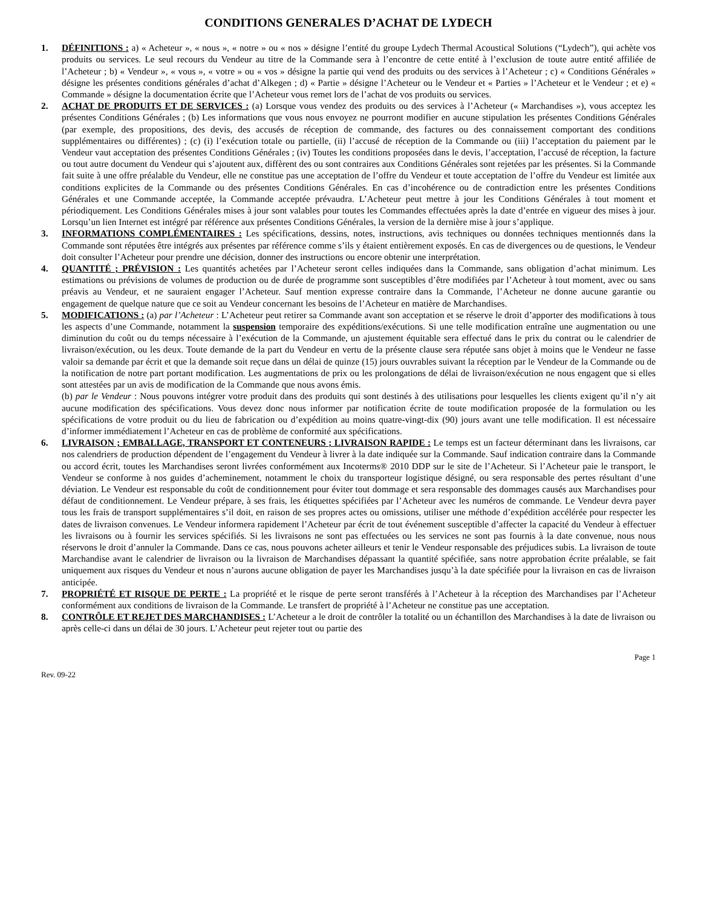CONDITIONS GENERALES D’ACHAT DE LYDECH
1. DÉFINITIONS : a) « Acheteur », « nous », « notre » ou « nos » désigne l’entité du groupe Lydech Thermal Acoustical Solutions (“Lydech”), qui achète vos produits ou services. Le seul recours du Vendeur au titre de la Commande sera à l’encontre de cette entité à l’exclusion de toute autre entité affiliée de l’Acheteur ; b) « Vendeur », « vous », « votre » ou « vos » désigne la partie qui vend des produits ou des services à l’Acheteur ; c) « Conditions Générales » désigne les présentes conditions générales d’achat d’Alkegen ; d) « Partie » désigne l’Acheteur ou le Vendeur et « Parties » l’Acheteur et le Vendeur ; et e) « Commande » désigne la documentation écrite que l’Acheteur vous remet lors de l’achat de vos produits ou services.
2. ACHAT DE PRODUITS ET DE SERVICES : (a) Lorsque vous vendez des produits ou des services à l’Acheteur (« Marchandises »), vous acceptez les présentes Conditions Générales ; (b) Les informations que vous nous envoyez ne pourront modifier en aucune stipulation les présentes Conditions Générales (par exemple, des propositions, des devis, des accusés de réception de commande, des factures ou des connaissement comportant des conditions supplémentaires ou différentes) ; (c) (i) l’exécution totale ou partielle, (ii) l’accusé de réception de la Commande ou (iii) l’acceptation du paiement par le Vendeur vaut acceptation des présentes Conditions Générales ; (iv) Toutes les conditions proposées dans le devis, l’acceptation, l’accusé de réception, la facture ou tout autre document du Vendeur qui s’ajoutent aux, diffèrent des ou sont contraires aux Conditions Générales sont rejetées par les présentes. Si la Commande fait suite à une offre préalable du Vendeur, elle ne constitue pas une acceptation de l’offre du Vendeur et toute acceptation de l’offre du Vendeur est limitée aux conditions explicites de la Commande ou des présentes Conditions Générales. En cas d’incohérence ou de contradiction entre les présentes Conditions Générales et une Commande acceptée, la Commande acceptée prévaudra. L’Acheteur peut mettre à jour les Conditions Générales à tout moment et périodiquement. Les Conditions Générales mises à jour sont valables pour toutes les Commandes effectuées après la date d’entrée en vigueur des mises à jour. Lorsqu’un lien Internet est intégré par référence aux présentes Conditions Générales, la version de la dernière mise à jour s’applique.
3. INFORMATIONS COMPLÉMENTAIRES : Les spécifications, dessins, notes, instructions, avis techniques ou données techniques mentionnés dans la Commande sont réputées être intégrés aux présentes par référence comme s’ils y étaient entièrement exposés. En cas de divergences ou de questions, le Vendeur doit consulter l’Acheteur pour prendre une décision, donner des instructions ou encore obtenir une interprétation.
4. QUANTITÉ ; PRÉVISION : Les quantités achetées par l’Acheteur seront celles indiquées dans la Commande, sans obligation d’achat minimum. Les estimations ou prévisions de volumes de production ou de durée de programme sont susceptibles d’être modifiées par l’Acheteur à tout moment, avec ou sans préavis au Vendeur, et ne sauraient engager l’Acheteur. Sauf mention expresse contraire dans la Commande, l’Acheteur ne donne aucune garantie ou engagement de quelque nature que ce soit au Vendeur concernant les besoins de l’Acheteur en matière de Marchandises.
5. MODIFICATIONS : (a) par l’Acheteur : L’Acheteur peut retirer sa Commande avant son acceptation et se réserve le droit d’apporter des modifications à tous les aspects d’une Commande, notamment la suspension temporaire des expéditions/exécutions. Si une telle modification entraîne une augmentation ou une diminution du coût ou du temps nécessaire à l’exécution de la Commande, un ajustement équitable sera effectué dans le prix du contrat ou le calendrier de livraison/exécution, ou les deux. Toute demande de la part du Vendeur en vertu de la présente clause sera réputée sans objet à moins que le Vendeur ne fasse valoir sa demande par écrit et que la demande soit reçue dans un délai de quinze (15) jours ouvrables suivant la réception par le Vendeur de la Commande ou de la notification de notre part portant modification. Les augmentations de prix ou les prolongations de délai de livraison/exécution ne nous engagent que si elles sont attestées par un avis de modification de la Commande que nous avons émis.
(b) par le Vendeur : Nous pouvons intégrer votre produit dans des produits qui sont destinés à des utilisations pour lesquelles les clients exigent qu’il n’y ait aucune modification des spécifications. Vous devez donc nous informer par notification écrite de toute modification proposée de la formulation ou les spécifications de votre produit ou du lieu de fabrication ou d’expédition au moins quatre-vingt-dix (90) jours avant une telle modification. Il est nécessaire d’informer immédiatement l’Acheteur en cas de problème de conformité aux spécifications.
6. LIVRAISON ; EMBALLAGE, TRANSPORT ET CONTENEURS ; LIVRAISON RAPIDE : Le temps est un facteur déterminant dans les livraisons, car nos calendriers de production dépendent de l’engagement du Vendeur à livrer à la date indiquée sur la Commande. Sauf indication contraire dans la Commande ou accord écrit, toutes les Marchandises seront livrées conformément aux Incoterms® 2010 DDP sur le site de l’Acheteur. Si l’Acheteur paie le transport, le Vendeur se conforme à nos guides d’acheminement, notamment le choix du transporteur logistique désigné, ou sera responsable des pertes résultant d’une déviation. Le Vendeur est responsable du coût de conditionnement pour éviter tout dommage et sera responsable des dommages causés aux Marchandises pour défaut de conditionnement. Le Vendeur prépare, à ses frais, les étiquettes spécifiées par l’Acheteur avec les numéros de commande. Le Vendeur devra payer tous les frais de transport supplémentaires s’il doit, en raison de ses propres actes ou omissions, utiliser une méthode d’expédition accélérée pour respecter les dates de livraison convenues. Le Vendeur informera rapidement l’Acheteur par écrit de tout événement susceptible d’affecter la capacité du Vendeur à effectuer les livraisons ou à fournir les services spécifiés. Si les livraisons ne sont pas effectuées ou les services ne sont pas fournis à la date convenue, nous nous réservons le droit d’annuler la Commande. Dans ce cas, nous pouvons acheter ailleurs et tenir le Vendeur responsable des préjudices subis. La livraison de toute Marchandise avant le calendrier de livraison ou la livraison de Marchandises dépassant la quantité spécifiée, sans notre approbation écrite préalable, se fait uniquement aux risques du Vendeur et nous n’aurons aucune obligation de payer les Marchandises jusqu’à la date spécifiée pour la livraison en cas de livraison anticipée.
7. PROPRIÉTÉ ET RISQUE DE PERTE : La propriété et le risque de perte seront transférés à l’Acheteur à la réception des Marchandises par l’Acheteur conformément aux conditions de livraison de la Commande. Le transfert de propriété à l’Acheteur ne constitue pas une acceptation.
8. CONTRÔLE ET REJET DES MARCHANDISES : L’Acheteur a le droit de contrôler la totalité ou un échantillon des Marchandises à la date de livraison ou après celle-ci dans un délai de 30 jours. L’Acheteur peut rejeter tout ou partie des
Page 1
Rev. 09-22